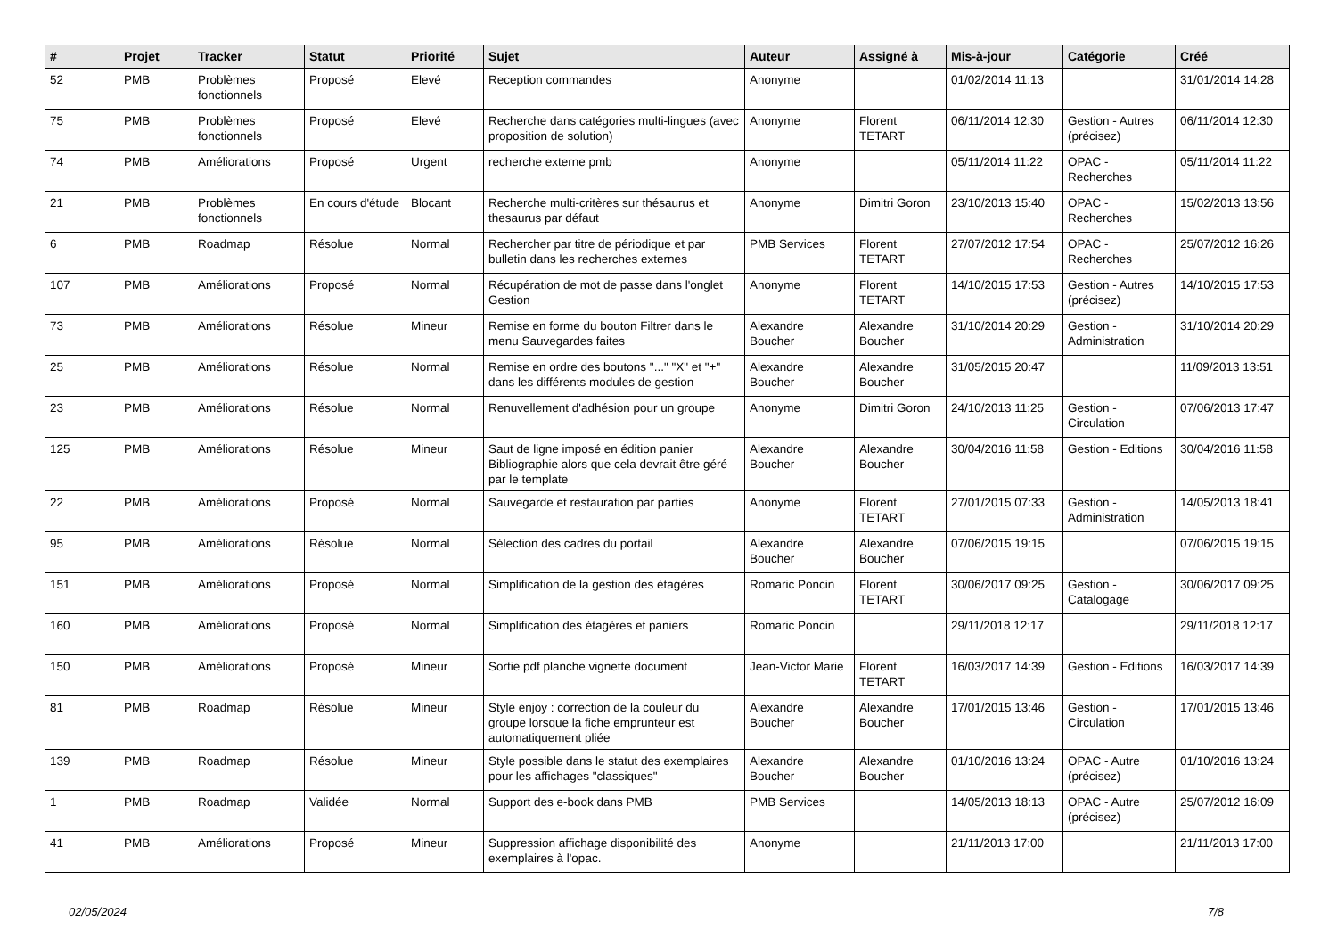| # | Projet | Tracker | Statut | Priorité | Sujet | Auteur | Assigné à | Mis-à-jour | Catégorie | Créé |
| --- | --- | --- | --- | --- | --- | --- | --- | --- | --- | --- |
| 52 | PMB | Problèmes fonctionnels | Proposé | Elevé | Reception commandes | Anonyme | | 01/02/2014 11:13 | | 31/01/2014 14:28 |
| 75 | PMB | Problèmes fonctionnels | Proposé | Elevé | Recherche dans catégories multi-lingues (avec proposition de solution) | Anonyme | Florent TETART | 06/11/2014 12:30 | Gestion - Autres (précisez) | 06/11/2014 12:30 |
| 74 | PMB | Améliorations | Proposé | Urgent | recherche externe pmb | Anonyme | | 05/11/2014 11:22 | OPAC - Recherches | 05/11/2014 11:22 |
| 21 | PMB | Problèmes fonctionnels | En cours d'étude | Blocant | Recherche multi-critères sur thésaurus et thesaurus par défaut | Anonyme | Dimitri Goron | 23/10/2013 15:40 | OPAC - Recherches | 15/02/2013 13:56 |
| 6 | PMB | Roadmap | Résolue | Normal | Rechercher par titre de périodique et par bulletin dans les recherches externes | PMB Services | Florent TETART | 27/07/2012 17:54 | OPAC - Recherches | 25/07/2012 16:26 |
| 107 | PMB | Améliorations | Proposé | Normal | Récupération de mot de passe dans l'onglet Gestion | Anonyme | Florent TETART | 14/10/2015 17:53 | Gestion - Autres (précisez) | 14/10/2015 17:53 |
| 73 | PMB | Améliorations | Résolue | Mineur | Remise en forme du bouton Filtrer dans le menu Sauvegardes faites | Alexandre Boucher | Alexandre Boucher | 31/10/2014 20:29 | Gestion - Administration | 31/10/2014 20:29 |
| 25 | PMB | Améliorations | Résolue | Normal | Remise en ordre des boutons "..." "X" et "+" dans les différents modules de gestion | Alexandre Boucher | Alexandre Boucher | 31/05/2015 20:47 | | 11/09/2013 13:51 |
| 23 | PMB | Améliorations | Résolue | Normal | Renuvellement d'adhésion pour un groupe | Anonyme | Dimitri Goron | 24/10/2013 11:25 | Gestion - Circulation | 07/06/2013 17:47 |
| 125 | PMB | Améliorations | Résolue | Mineur | Saut de ligne imposé en édition panier Bibliographie alors que cela devrait être géré par le template | Alexandre Boucher | Alexandre Boucher | 30/04/2016 11:58 | Gestion - Editions | 30/04/2016 11:58 |
| 22 | PMB | Améliorations | Proposé | Normal | Sauvegarde et restauration par parties | Anonyme | Florent TETART | 27/01/2015 07:33 | Gestion - Administration | 14/05/2013 18:41 |
| 95 | PMB | Améliorations | Résolue | Normal | Sélection des cadres du portail | Alexandre Boucher | Alexandre Boucher | 07/06/2015 19:15 | | 07/06/2015 19:15 |
| 151 | PMB | Améliorations | Proposé | Normal | Simplification de la gestion des étagères | Romaric Poncin | Florent TETART | 30/06/2017 09:25 | Gestion - Catalogage | 30/06/2017 09:25 |
| 160 | PMB | Améliorations | Proposé | Normal | Simplification des étagères et paniers | Romaric Poncin | | 29/11/2018 12:17 | | 29/11/2018 12:17 |
| 150 | PMB | Améliorations | Proposé | Mineur | Sortie pdf planche vignette document | Jean-Victor Marie | Florent TETART | 16/03/2017 14:39 | Gestion - Editions | 16/03/2017 14:39 |
| 81 | PMB | Roadmap | Résolue | Mineur | Style enjoy : correction de la couleur du groupe lorsque la fiche emprunteur est automatiquement pliée | Alexandre Boucher | Alexandre Boucher | 17/01/2015 13:46 | Gestion - Circulation | 17/01/2015 13:46 |
| 139 | PMB | Roadmap | Résolue | Mineur | Style possible dans le statut des exemplaires pour les affichages "classiques" | Alexandre Boucher | Alexandre Boucher | 01/10/2016 13:24 | OPAC - Autre (précisez) | 01/10/2016 13:24 |
| 1 | PMB | Roadmap | Validée | Normal | Support des e-book dans PMB | PMB Services | | 14/05/2013 18:13 | OPAC - Autre (précisez) | 25/07/2012 16:09 |
| 41 | PMB | Améliorations | Proposé | Mineur | Suppression affichage disponibilité des exemplaires à l'opac. | Anonyme | | 21/11/2013 17:00 | | 21/11/2013 17:00 |
02/05/2024 7/8